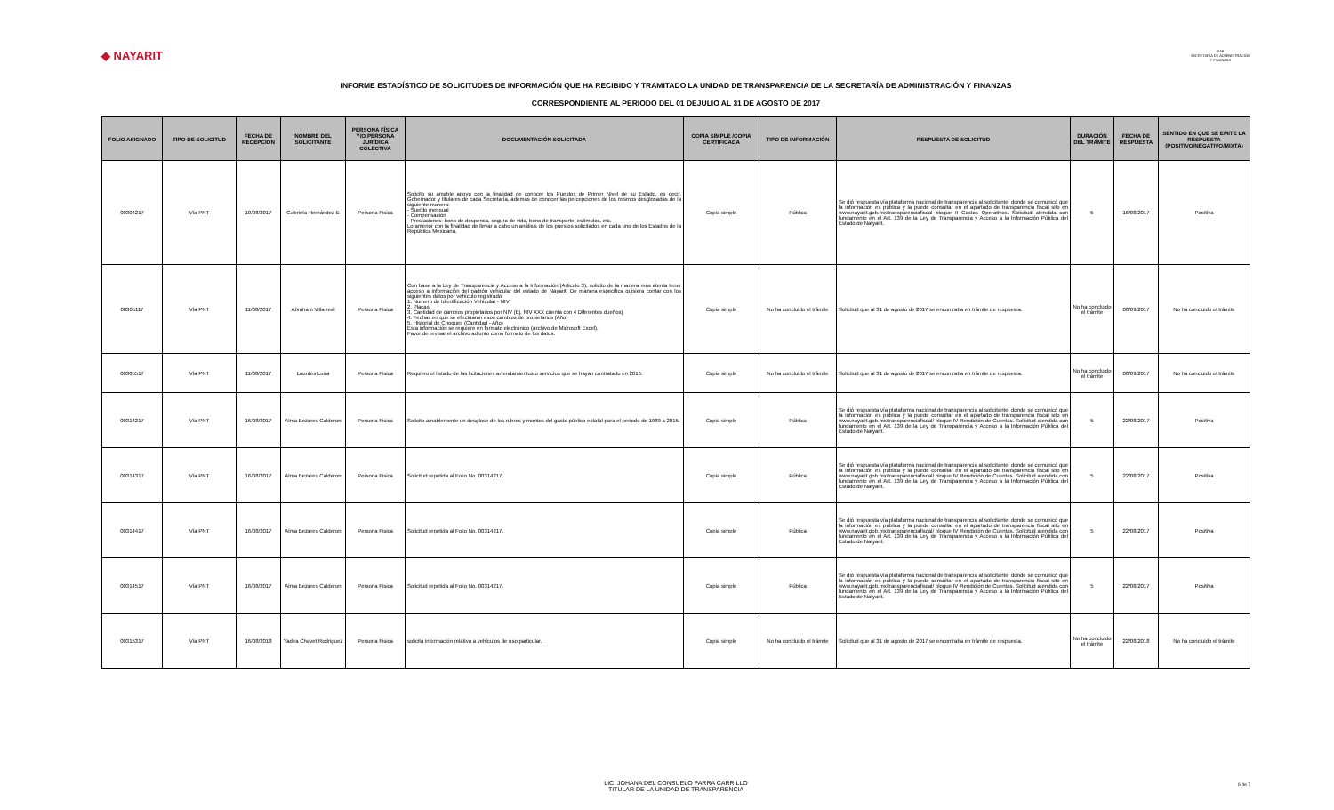◆ NAYARIT
SAF
SECRETARÍA DE ADMINISTRACIÓN
Y FINANZAS
INFORME ESTADÍSTICO DE SOLICITUDES DE INFORMACIÓN QUE HA RECIBIDO Y TRAMITADO LA UNIDAD DE TRANSPARENCIA DE LA SECRETARÍA DE ADMINISTRACIÓN Y FINANZAS
CORRESPONDIENTE AL PERIODO DEL 01 DEJULIO AL 31 DE AGOSTO DE 2017
| FOLIO ASIGNADO | TIPO DE SOLICITUD | FECHA DE RECEPCION | NOMBRE DEL SOLICITANTE | PERSONA FÍSICA Y/O PERSONA JURÍDICA COLECTIVA | DOCUMENTACIÓN SOLICITADA | COPIA SIMPLE /COPIA CERTIFICADA | TIPO DE INFORMACIÓN | RESPUESTA DE SOLICITUD | DURACIÓN DEL TRÁMITE | FECHA DE RESPUESTA | SENTIDO EN QUE SE EMITE LA RESPUESTA (POSITIVO/NEGATIVO/MIXTA) |
| --- | --- | --- | --- | --- | --- | --- | --- | --- | --- | --- | --- |
| 00304217 | Vía PNT | 10/08/2017 | Gabriela Hernández E | Persona Fisica | Solicito su amable apoyo con la finalidad de conocer los Puestos de Primer Nivel de su Estado, es decir, Gobernador y titulares de cada Secretaría, además de conocer las percepciones de los mismos desglosadas de la siguiente manera: - Sueldo mensual - Compensación - Prestaciones: bono de despensa, seguro de vida, bono de transporte, estímulos, etc. Lo anterior con la finalidad de llevar a cabo un análisis de los puestos solicitados en cada uno de los Estados de la República Mexicana. | Copia simple | Pública | Se dió respuesta vía plataforma nacional de transparencia al solicitante, donde se comunicó que la información es pública y la puede consultar en el apartado de transparencia fiscal sito en www.nayarit.gob.mx/transparenciafiscal bloque II Costos Operativos. Solicitud atendida con fundamento en el Art. 139 de la Ley de Transparencia y Acceso a la Información Pública del Estado de Natyarit. | 5 | 16/08/2017 | Positiva |
| 00305117 | Vía PNT | 11/08/2017 | Abraham Villarreal | Persona Fisica | Con base a la Ley de Transparencia y Acceso a la Información (Articulo 3), solicito de la manera más atenta tener acceso a información del padrón vehicular del estado de Nayarit. De manera especifica quisiera contar con los siguientes datos por vehículo registrado: 1, Numero de Identificación Vehicular - NIV 2. Placas 3. Cantidad de cambios propietarios por NIV (Ej. NIV XXX cuenta con 4 Diferentes dueños) 4. Fechas en que se efectuaron esos cambios de propietarios (Año) 5. Historial de Choques (Cantidad - Año) Esta información se requiere en formato electrónico (archivo de Microsoft Excel). Favor de revisar el archivo adjunto como formato de los datos. | Copia simple | No ha concluido el trámite | Solicitud que al 31 de agosto de 2017 se encontraba en trámite de respuesta. | No ha concluido el trámite | 08/09/2017 | No ha concluido el trámite |
| 00305517 | Vía PNT | 11/08/2017 | Lourdes Luna | Persona Fisica | Requiero el listado de las licitaciones arrendamientos o servicios que se hayan contratado en 2016. | Copia simple | No ha concluido el trámite | Solicitud que al 31 de agosto de 2017 se encontraba en trámite de respuesta. | No ha concluido el trámite | 08/09/2017 | No ha concluido el trámite |
| 00314217 | Vía PNT | 16/08/2017 | Alma Bezares Calderon | Persona Fisica | Solicito amablemente un desglose de los rubros y montos del gasto público estatal para el periodo de 1989 a 2015. | Copia simple | Pública | Se dió respuesta vía plataforma nacional de transparencia al solicitante, donde se comunicó que la información es pública y la puede consultar en el apartado de transparencia fiscal sito en www.nayarit.gob.mx/transparenciafiscal/ bloque IV Rendición de Cuentas. Solicitud atendida con fundamento en el Art. 139 de la Ley de Transparencia y Acceso a la Información Pública del Estado de Natyarit. | 5 | 22/08/2017 | Positiva |
| 00314317 | Vía PNT | 16/08/2017 | Alma Bezares Calderon | Persona Fisica | Solicitud repetida al Folio No. 00314217. | Copia simple | Pública | Se dió respuesta vía plataforma nacional de transparencia al solicitante, donde se comunicó que la información es pública y la puede consultar en el apartado de transparencia fiscal sito en www.nayarit.gob.mx/transparenciafiscal/ bloque IV Rendición de Cuentas. Solicitud atendida con fundamento en el Art. 139 de la Ley de Transparencia y Acceso a la Información Pública del Estado de Natyarit. | 5 | 22/08/2017 | Positiva |
| 00314417 | Vía PNT | 16/08/2017 | Alma Bezares Calderon | Persona Fisica | Solicitud repetida al Folio No. 00314217. | Copia simple | Pública | Se dió respuesta vía plataforma nacional de transparencia al solicitante, donde se comunicó que la información es pública y la puede consultar en el apartado de transparencia fiscal sito en www.nayarit.gob.mx/transparenciafiscal/ bloque IV Rendición de Cuentas. Solicitud atendida con fundamento en el Art. 139 de la Ley de Transparencia y Acceso a la Información Pública del Estado de Natyarit. | 5 | 22/08/2017 | Positiva |
| 00314517 | Vía PNT | 16/08/2017 | Alma Bezares Calderon | Persona Fisica | Solicitud repetida al Folio No. 00314217. | Copia simple | Pública | Se dió respuesta vía plataforma nacional de transparencia al solicitante, donde se comunicó que la información es pública y la puede consultar en el apartado de transparencia fiscal sito en www.nayarit.gob.mx/transparenciafiscal/ bloque IV Rendición de Cuentas. Solicitud atendida con fundamento en el Art. 139 de la Ley de Transparencia y Acceso a la Información Pública del Estado de Natyarit. | 5 | 22/08/2017 | Positiva |
| 00315317 | Vía PNT | 16/08/2018 | Yadira Chavet Rodriguez | Persona Fisica | solicita información relativa a vehículos de uso particular. | Copia simple | No ha concluido el trámite | Solicitud que al 31 de agosto de 2017 se encontraba en trámite de respuesta. | No ha concluido el trámite | 22/08/2018 | No ha concluido el trámite |
LIC. JOHANA DEL CONSUELO PARRA CARRILLO
TITULAR DE LA UNIDAD DE TRANSPARENCIA
6 de 7